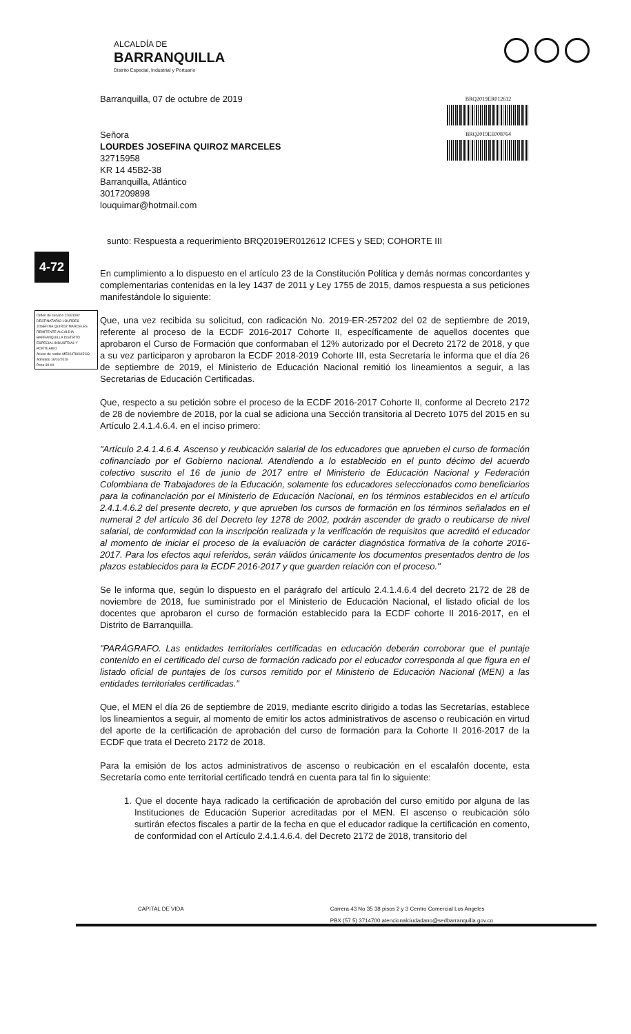ALCALDÍA DE
BARRANQUILLA
Distrito Especial, Industrial y Portuario
BRQ2019ER012612
BRQ2019EE008764
Barranquilla, 07 de octubre de 2019
Señora
LOURDES JOSEFINA QUIROZ MARCELES
32715958
KR 14 45B2-38
Barranquilla, Atlántico
3017209898
louquimar@hotmail.com
sunto: Respuesta a requerimiento BRQ2019ER012612 ICFES y SED; COHORTE III
En cumplimiento a lo dispuesto en el artículo 23 de la Constitución Política y demás normas concordantes y complementarias contenidas en la ley 1437 de 2011 y Ley 1755 de 2015, damos respuesta a sus peticiones manifestándole lo siguiente:
Que, una vez recibida su solicitud, con radicación No. 2019-ER-257202 del 02 de septiembre de 2019, referente al proceso de la ECDF 2016-2017 Cohorte II, específicamente de aquellos docentes que aprobaron el Curso de Formación que conformaban el 12% autorizado por el Decreto 2172 de 2018, y que a su vez participaron y aprobaron la ECDF 2018-2019 Cohorte III, esta Secretaría le informa que el día 26 de septiembre de 2019, el Ministerio de Educación Nacional remitió los lineamientos a seguir, a las Secretarias de Educación Certificadas.
Que, respecto a su petición sobre el proceso de la ECDF 2016-2017 Cohorte II, conforme al Decreto 2172 de 28 de noviembre de 2018, por la cual se adiciona una Sección transitoria al Decreto 1075 del 2015 en su Artículo 2.4.1.4.6.4. en el inciso primero:
"Artículo 2.4.1.4.6.4. Ascenso y reubicación salarial de los educadores que aprueben el curso de formación cofinanciado por el Gobierno nacional. Atendiendo a lo establecido en el punto décimo del acuerdo colectivo suscrito el 16 de junio de 2017 entre el Ministerio de Educación Nacional y Federación Colombiana de Trabajadores de la Educación, solamente los educadores seleccionados como beneficiarios para la cofinanciación por el Ministerio de Educación Nacional, en los términos establecidos en el artículo 2.4.1.4.6.2 del presente decreto, y que aprueben los cursos de formación en los términos señalados en el numeral 2 del artículo 36 del Decreto ley 1278 de 2002, podrán ascender de grado o reubicarse de nivel salarial, de conformidad con la inscripción realizada y la verificación de requisitos que acreditó el educador al momento de iniciar el proceso de la evaluación de carácter diagnóstica formativa de la cohorte 2016-2017. Para los efectos aquí referidos, serán válidos únicamente los documentos presentados dentro de los plazos establecidos para la ECDF 2016-2017 y que guarden relación con el proceso."
Se le informa que, según lo dispuesto en el parágrafo del artículo 2.4.1.4.6.4 del decreto 2172 de 28 de noviembre de 2018, fue suministrado por el Ministerio de Educación Nacional, el listado oficial de los docentes que aprobaron el curso de formación establecido para la ECDF cohorte II 2016-2017, en el Distrito de Barranquilla.
"PARÁGRAFO. Las entidades territoriales certificadas en educación deberán corroborar que el puntaje contenido en el certificado del curso de formación radicado por el educador corresponda al que figura en el listado oficial de puntajes de los cursos remitido por el Ministerio de Educación Nacional (MEN) a las entidades territoriales certificadas."
Que, el MEN el día 26 de septiembre de 2019, mediante escrito dirigido a todas las Secretarías, establece los lineamientos a seguir, al momento de emitir los actos administrativos de ascenso o reubicación en virtud del aporte de la certificación de aprobación del curso de formación para la Cohorte II 2016-2017 de la ECDF que trata el Decreto 2172 de 2018.
Para la emisión de los actos administrativos de ascenso o reubicación en el escalafón docente, esta Secretaría como ente territorial certificado tendrá en cuenta para tal fin lo siguiente:
1. Que el docente haya radicado la certificación de aprobación del curso emitido por alguna de las Instituciones de Educación Superior acreditadas por el MEN. El ascenso o reubicación sólo surtirán efectos fiscales a partir de la fecha en que el educador radique la certificación en comento, de conformidad con el Artículo 2.4.1.4.6.4. del Decreto 2172 de 2018, transitorio del
4-72
Orden de servicio 12691092
DESTINATARIO LOURDES JOSEFINA QUIROZ MARCELES
REMITENTE ALCALDIA BARRANQUILLA DISTRITO ESPECIAL INDUSTRIAL Y PORTUARIO
Acuse de recibo ME924780115CO
Admitido 18/10/2019
Peso 30.00
CAPITAL DE VIDA Carrera 43 No 35 38 pisos 2 y 3 Centro Comercial Los Angeles
PBX (57 5) 3714700 atencionalciudadano@sedbarranquilla.gov.co